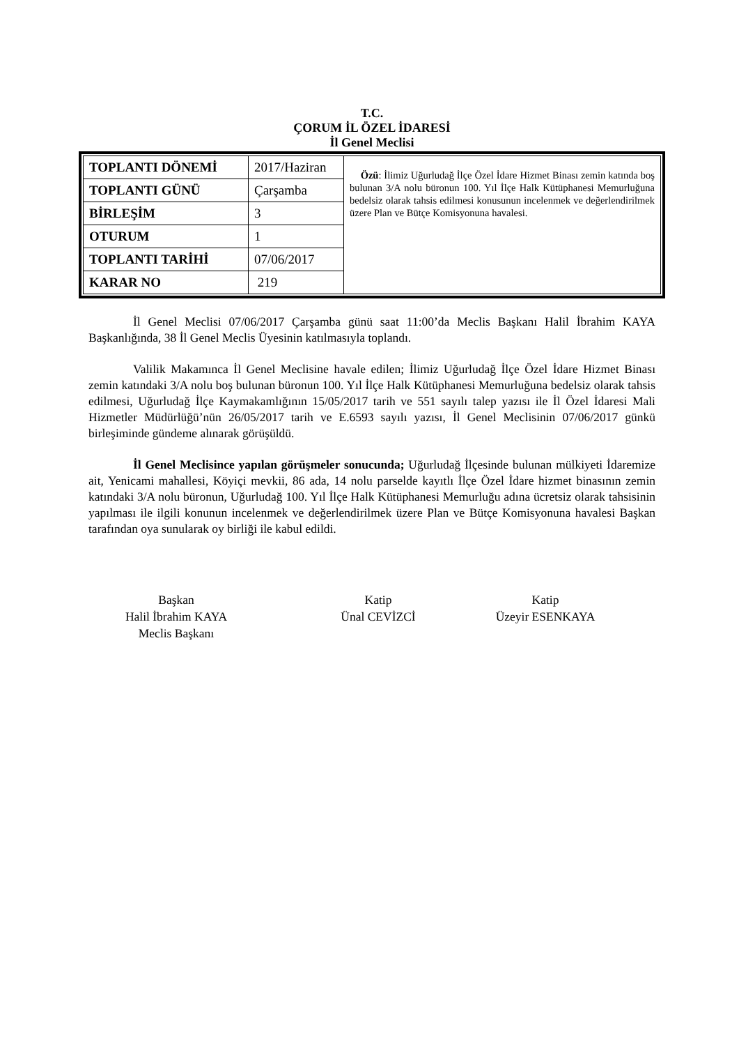T.C.
ÇORUM İL ÖZEL İDARESİ
İl Genel Meclisi
| TOPLANTI DÖNEMİ | 2017/Haziran | Özü : İlimiz Uğurludağ İlçe Özel İdare Hizmet Binası zemin katında boş bulunan 3/A nolu büronun 100. Yıl İlçe Halk Kütüphanesi Memurluğuna bedelsiz olarak tahsis edilmesi konusunun incelenmek ve değerlendirilmek üzere Plan ve Bütçe Komisyonuna havalesi. |
| TOPLANTI GÜNÜ | Çarşamba | |
| BİRLEŞİM | 3 | |
| OTURUM | 1 | |
| TOPLANTI TARİHİ | 07/06/2017 | |
| KARAR NO | 219 | |
İl Genel Meclisi 07/06/2017 Çarşamba günü saat 11:00’da Meclis Başkanı Halil İbrahim KAYA Başkanlığında, 38 İl Genel Meclis Üyesinin katılmasıyla toplandı.
Valilik Makamınca İl Genel Meclisine havale edilen; İlimiz Uğurludağ İlçe Özel İdare Hizmet Binası zemin katındaki 3/A nolu boş bulunan büronun 100. Yıl İlçe Halk Kütüphanesi Memurluğuna bedelsiz olarak tahsis edilmesi, Uğurludağ İlçe Kaymakamlığının 15/05/2017 tarih ve 551 sayılı talep yazısı ile İl Özel İdaresi Mali Hizmetler Müdürlüğü’nün 26/05/2017 tarih ve E.6593 sayılı yazısı, İl Genel Meclisinin 07/06/2017 günkü birleşiminde gündeme alınarak görüşüldü.
İl Genel Meclisince yapılan görüşmeler sonucunda; Uğurludağ İlçesinde bulunan mülkiyeti İdaremize ait, Yenicami mahallesi, Köyiçi mevkii, 86 ada, 14 nolu parselde kayıtlı İlçe Özel İdare hizmet binasının zemin katındaki 3/A nolu büronun, Uğurludağ 100. Yıl İlçe Halk Kütüphanesi Memurluğu adına ücretsiz olarak tahsisinin yapılması ile ilgili konunun incelenmek ve değerlendirilmek üzere Plan ve Bütçe Komisyonuna havalesi Başkan tarafından oya sunularak oy birliği ile kabul edildi.
Başkan
Halil İbrahim KAYA
Meclis Başkanı
Katip
Ünal CEVİZCİ
Katip
Üzeyir ESENKAYA